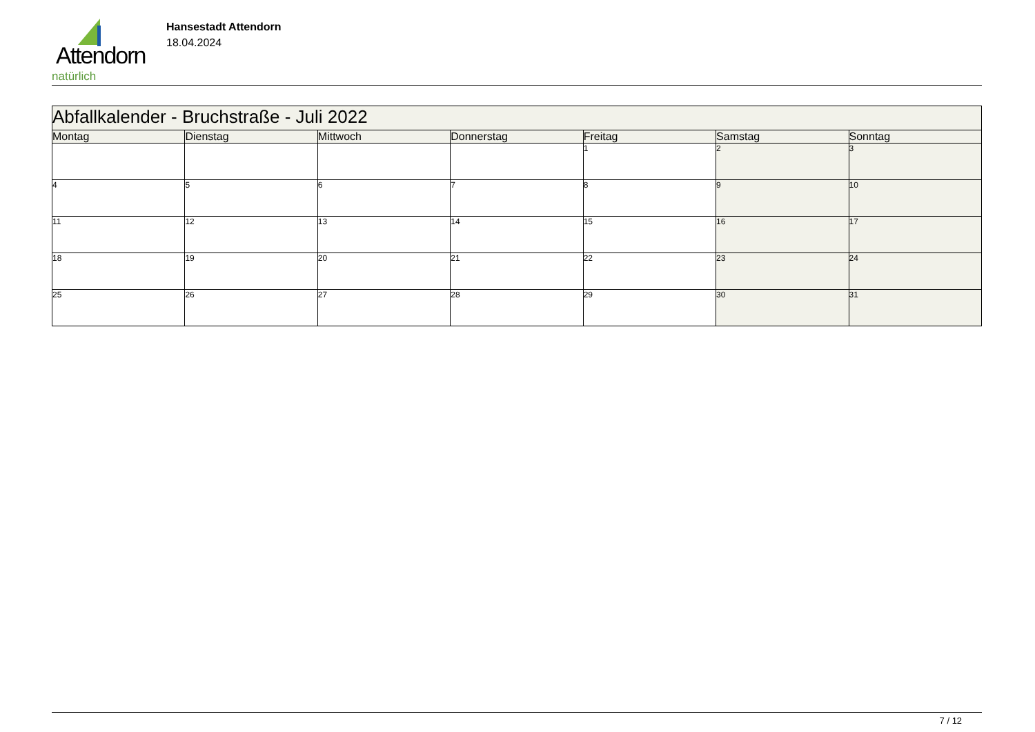Attendorn
natürlich
Hansestadt Attendorn
18.04.2024
| Abfallkalender - Bruchstraße - Juli 2022 | | | | | | |
| --- | --- | --- | --- | --- | --- | --- |
| Montag | Dienstag | Mittwoch | Donnerstag | Freitag | Samstag | Sonntag |
| | | | | 1 | 2 | 3 |
| 4 | 5 | 6 | 7 | 8 | 9 | 10 |
| 11 | 12 | 13 | 14 | 15 | 16 | 17 |
| 18 | 19 | 20 | 21 | 22 | 23 | 24 |
| 25 | 26 | 27 | 28 | 29 | 30 | 31 |
7 / 12